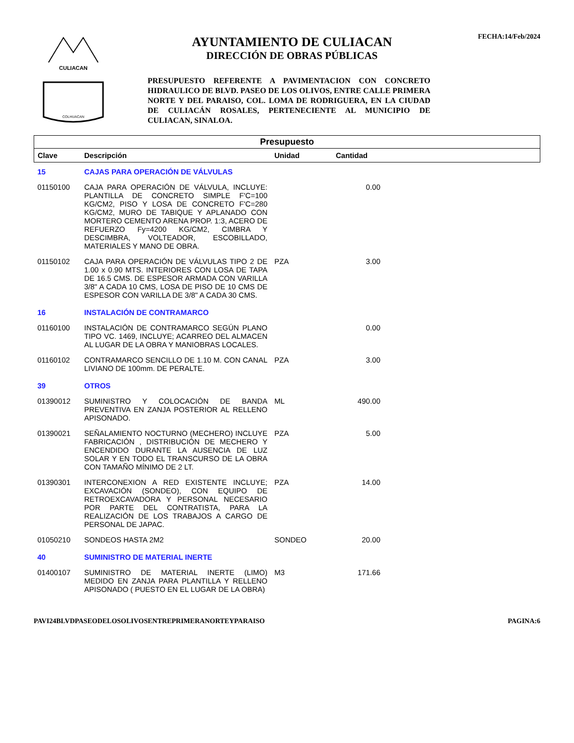CULIACAN
COLHUACAN
AYUNTAMIENTO DE CULIACAN
DIRECCIÓN DE OBRAS PÚBLICAS
PRESUPUESTO REFERENTE A PAVIMENTACION CON CONCRETO HIDRAULICO DE BLVD. PASEO DE LOS OLIVOS, ENTRE CALLE PRIMERA NORTE Y DEL PARAISO, COL. LOMA DE RODRIGUERA, EN LA CIUDAD DE CULIACÁN ROSALES, PERTENECIENTE AL MUNICIPIO DE CULIACAN, SINALOA.
FECHA:14/Feb/2024
| Presupuesto | | | | |
| Clave | Descripción | Unidad | Cantidad | |
| 15 | CAJAS PARA OPERACIÓN DE VÁLVULAS | | | |
| 01150100 | CAJA PARA OPERACIÓN DE VÁLVULA, INCLUYE: PLANTILLA DE CONCRETO SIMPLE F'C=100 KG/CM2, PISO Y LOSA DE CONCRETO F'C=280 KG/CM2, MURO DE TABIQUE Y APLANADO CON MORTERO CEMENTO ARENA PROP. 1:3, ACERO DE REFUERZO Fy=4200 KG/CM2, CIMBRA Y DESCIMBRA, VOLTEADOR, ESCOBILLADO, MATERIALES Y MANO DE OBRA. | | 0.00 | |
| 01150102 | CAJA PARA OPERACIÓN DE VÁLVULAS TIPO 2 DE 1.00 x 0.90 MTS. INTERIORES CON LOSA DE TAPA DE 16.5 CMS. DE ESPESOR ARMADA CON VARILLA 3/8" A CADA 10 CMS, LOSA DE PISO DE 10 CMS DE ESPESOR CON VARILLA DE 3/8" A CADA 30 CMS. | PZA | 3.00 | |
| 16 | INSTALACIÓN DE CONTRAMARCO | | | |
| 01160100 | INSTALACIÓN DE CONTRAMARCO SEGÚN PLANO TIPO VC. 1469, INCLUYE; ACARREO DEL ALMACEN AL LUGAR DE LA OBRA Y MANIOBRAS LOCALES. | | 0.00 | |
| 01160102 | CONTRAMARCO SENCILLO DE 1.10 M. CON CANAL LIVIANO DE 100mm. DE PERALTE. | PZA | 3.00 | |
| 39 | OTROS | | | |
| 01390012 | SUMINISTRO Y COLOCACIÓN DE BANDA PREVENTIVA EN ZANJA POSTERIOR AL RELLENO APISONADO. | ML | 490.00 | |
| 01390021 | SEÑALAMIENTO NOCTURNO (MECHERO) INCLUYE FABRICACIÓN , DISTRIBUCIÓN DE MECHERO Y ENCENDIDO DURANTE LA AUSENCIA DE LUZ SOLAR Y EN TODO EL TRANSCURSO DE LA OBRA CON TAMAÑO MÍNIMO DE 2 LT. | PZA | 5.00 | |
| 01390301 | INTERCONEXION A RED EXISTENTE INCLUYE; EXCAVACIÓN (SONDEO), CON EQUIPO DE RETROEXCAVADORA Y PERSONAL NECESARIO POR PARTE DEL CONTRATISTA, PARA LA REALIZACIÓN DE LOS TRABAJOS A CARGO DE PERSONAL DE JAPAC. | PZA | 14.00 | |
| 01050210 | SONDEOS HASTA 2M2 | SONDEO | 20.00 | |
| 40 | SUMINISTRO DE MATERIAL INERTE | | | |
| 01400107 | SUMINISTRO DE MATERIAL INERTE (LIMO) MEDIDO EN ZANJA PARA PLANTILLA Y RELLENO APISONADO ( PUESTO EN EL LUGAR DE LA OBRA) | M3 | 171.66 | |
PAVI24BLVDPASEODELOSOLIVOSENTREPRIMERANORTEYPARAISO PAGINA:6